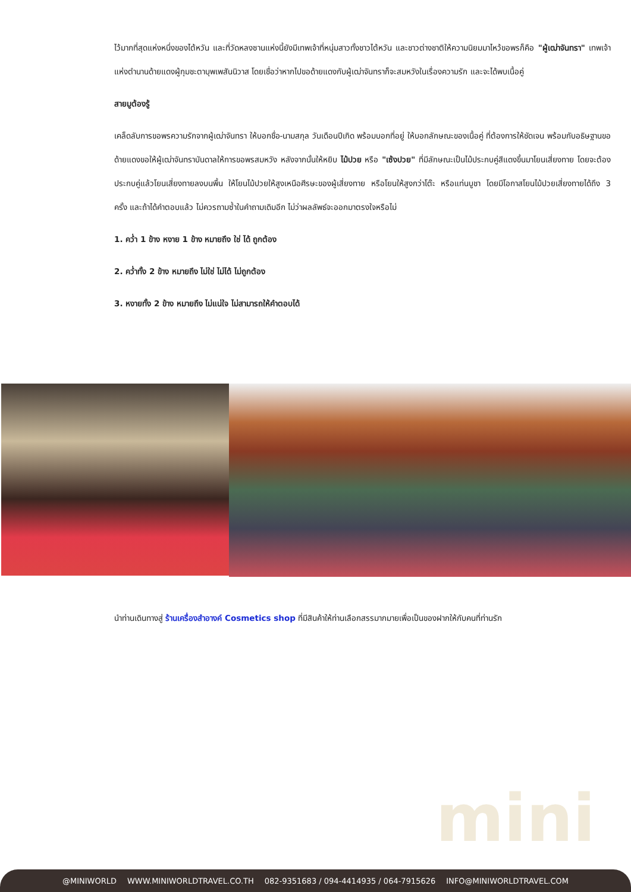ไว้มากที่สุดแห่งหนึ่งของไต้หวัน และที่วัดหลงซานแห่งนี้ยังมีเทพเจ้าที่หนุ่มสาวทั้งชาวไต้หวัน และชาวต่างชาติให้ความนิยมมาไหว้ขอพรก็คือ "ผู้เฒ่าจันทรา" เทพเจ้าแห่งตำนานด้ายแดงผู้กุมชะตาบุพเพสันนิวาส โดยเชื่อว่าหากไปขอด้ายแดงกับผู้เฒ่าจันทราก็จะสมหวังในเรื่องความรัก และจะได้พบเนื้อคู่
สายมูต้องรู้
เคล็ดลับการขอพรความรักจากผู้เฒ่าจันทรา ให้บอกชื่อ-นามสกุล วันเดือนปีเกิด พร้อมบอกที่อยู่ ให้บอกลักษณะของเนื้อคู่ ที่ต้องการให้ชัดเจน พร้อมกับอธิษฐานขอด้ายแดงขอให้ผู้เฒ่าจันทราบันดาลให้การขอพรสมหวัง หลังจากนั้นให้หยิบ ไม้ปวย หรือ "เซ้งปวย" ที่มีลักษณะเป็นไม้ประกบคู่สีแดงขึ้นมาโยนเสี่ยงทาย โดยจะต้องประกบคู่แล้วโยนเสี่ยงทายลงบนพื้น ให้โยนไม้ปวยให้สูงเหนือศีรษะของผู้เสี่ยงทาย หรือโยนให้สูงกว่าโต๊ะ หรือแท่นบูชา โดยมีโอกาสโยนไม้ปวยเสี่ยงทายได้ถึง 3 ครั้ง และถ้าได้คำตอบแล้ว ไม่ควรถามซ้ำในคำถามเดิมอีก ไม่ว่าผลลัพธ์จะออกมาตรงใจหรือไม่
1. คว่ำ 1 ข้าง หงาย 1 ข้าง หมายถึง ใช่ ได้ ถูกต้อง
2. คว่ำทั้ง 2 ข้าง หมายถึง ไม่ใช่ ไม่ได้ ไม่ถูกต้อง
3. หงายทั้ง 2 ข้าง หมายถึง ไม่แน่ใจ ไม่สามารถให้คำตอบได้
นำท่านเดินทางสู่ ร้านเครื่องสำอางค์ Cosmetics shop ที่มีสินค้าให้ท่านเลือกสรรมากมายเพื่อเป็นของฝากให้กับคนที่ท่านรัก
mini
@MINIWORLD WWW.MINIWORLDTRAVEL.CO.TH 082-9351683 / 094-4414935 / 064-7915626 INFO@MINIWORLDTRAVEL.COM